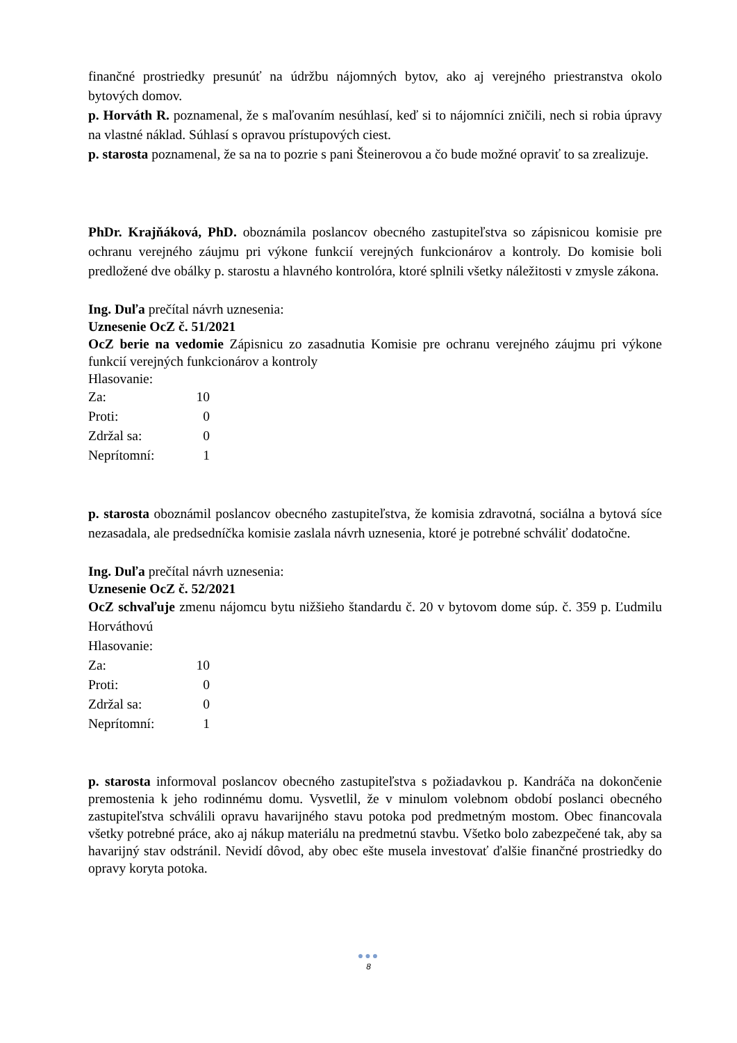finančné prostriedky presunúť na údržbu nájomných bytov, ako aj verejného priestranstva okolo bytových domov.
p. Horváth R. poznamenal, že s maľovaním nesúhlasí, keď si to nájomníci zničili, nech si robia úpravy na vlastné náklad. Súhlasí s opravou prístupových ciest.
p. starosta poznamenal, že sa na to pozrie s pani Šteinerovou a čo bude možné opraviť to sa zrealizuje.
PhDr. Krajňáková, PhD. oboznámila poslancov obecného zastupiteľstva so zápisnicou komisie pre ochranu verejného záujmu pri výkone funkcií verejných funkcionárov a kontroly. Do komisie boli predložené dve obálky p. starostu a hlavného kontrolóra, ktoré splnili všetky náležitosti v zmysle zákona.
Ing. Duľa prečítal návrh uznesenia:
Uznesenie OcZ č. 51/2021
OcZ berie na vedomie Zápisnicu zo zasadnutia Komisie pre ochranu verejného záujmu pri výkone funkcií verejných funkcionárov a kontroly
Hlasovanie:
| Za: | 10 |
| Proti: | 0 |
| Zdržal sa: | 0 |
| Neprítomní: | 1 |
p. starosta oboznámil poslancov obecného zastupiteľstva, že komisia zdravotná, sociálna a bytová síce nezasadala, ale predsedníčka komisie zaslala návrh uznesenia, ktoré je potrebné schváliť dodatočne.
Ing. Duľa prečítal návrh uznesenia:
Uznesenie OcZ č. 52/2021
OcZ schvaľuje zmenu nájomcu bytu nižšieho štandardu č. 20 v bytovom dome súp. č. 359 p. Ľudmilu Horváthovú
Hlasovanie:
| Za: | 10 |
| Proti: | 0 |
| Zdržal sa: | 0 |
| Neprítomní: | 1 |
p. starosta informoval poslancov obecného zastupiteľstva s požiadavkou p. Kandráča na dokončenie premostenia k jeho rodinnému domu. Vysvetlil, že v minulom volebnom období poslanci obecného zastupiteľstva schválili opravu havarijného stavu potoka pod predmetným mostom. Obec financovala všetky potrebné práce, ako aj nákup materiálu na predmetnú stavbu. Všetko bolo zabezpečené tak, aby sa havarijný stav odstránil. Nevidí dôvod, aby obec ešte musela investovať ďalšie finančné prostriedky do opravy koryta potoka.
●●●
8